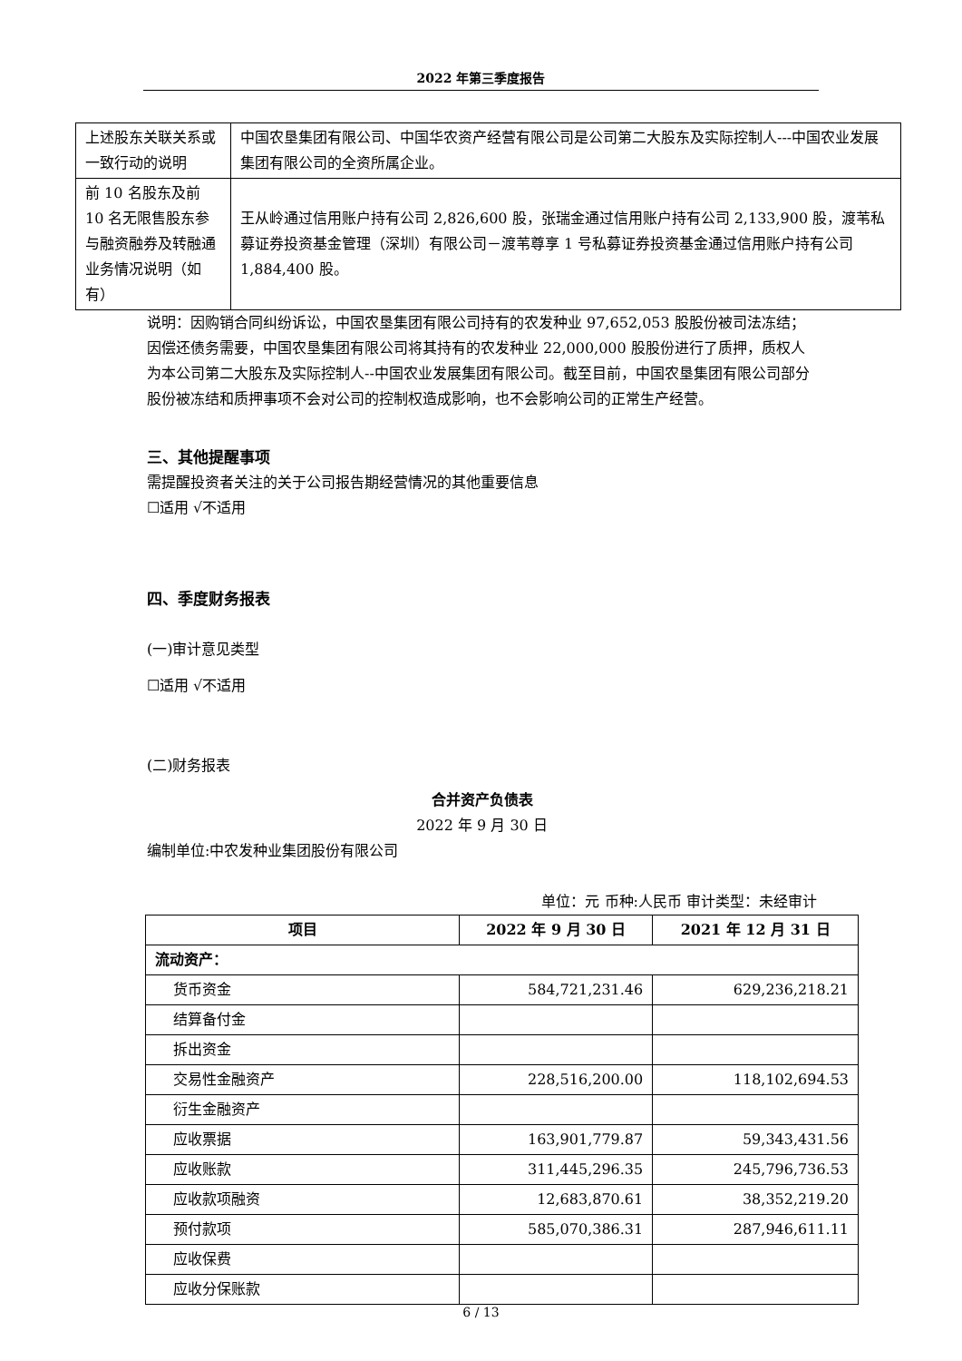2022 年第三季度报告
| 上述股东关联关系或一致行动的说明 | 中国农垦集团有限公司、中国华农资产经营有限公司是公司第二大股东及实际控制人---中国农业发展集团有限公司的全资所属企业。 |
| 前 10 名股东及前 10 名无限售股东参与融资融券及转融通业务情况说明（如有） | 王从岭通过信用账户持有公司 2,826,600 股，张瑞金通过信用账户持有公司 2,133,900 股，渡苇私募证券投资基金管理（深圳）有限公司－渡苇尊享 1 号私募证券投资基金通过信用账户持有公司 1,884,400 股。 |
说明：因购销合同纠纷诉讼，中国农垦集团有限公司持有的农发种业 97,652,053 股股份被司法冻结；因偿还债务需要，中国农垦集团有限公司将其持有的农发种业 22,000,000 股股份进行了质押，质权人为本公司第二大股东及实际控制人--中国农业发展集团有限公司。截至目前，中国农垦集团有限公司部分股份被冻结和质押事项不会对公司的控制权造成影响，也不会影响公司的正常生产经营。
三、其他提醒事项
需提醒投资者关注的关于公司报告期经营情况的其他重要信息
☐适用 √不适用
四、季度财务报表
(一)审计意见类型
☐适用 √不适用
(二)财务报表
合并资产负债表
2022 年 9 月 30 日
编制单位:中农发种业集团股份有限公司
单位：元 币种:人民币 审计类型：未经审计
| 项目 | 2022 年 9 月 30 日 | 2021 年 12 月 31 日 |
| --- | --- | --- |
| 流动资产： | | |
| 货币资金 | 584,721,231.46 | 629,236,218.21 |
| 结算备付金 | | |
| 拆出资金 | | |
| 交易性金融资产 | 228,516,200.00 | 118,102,694.53 |
| 衍生金融资产 | | |
| 应收票据 | 163,901,779.87 | 59,343,431.56 |
| 应收账款 | 311,445,296.35 | 245,796,736.53 |
| 应收款项融资 | 12,683,870.61 | 38,352,219.20 |
| 预付款项 | 585,070,386.31 | 287,946,611.11 |
| 应收保费 | | |
| 应收分保账款 | | |
6 / 13